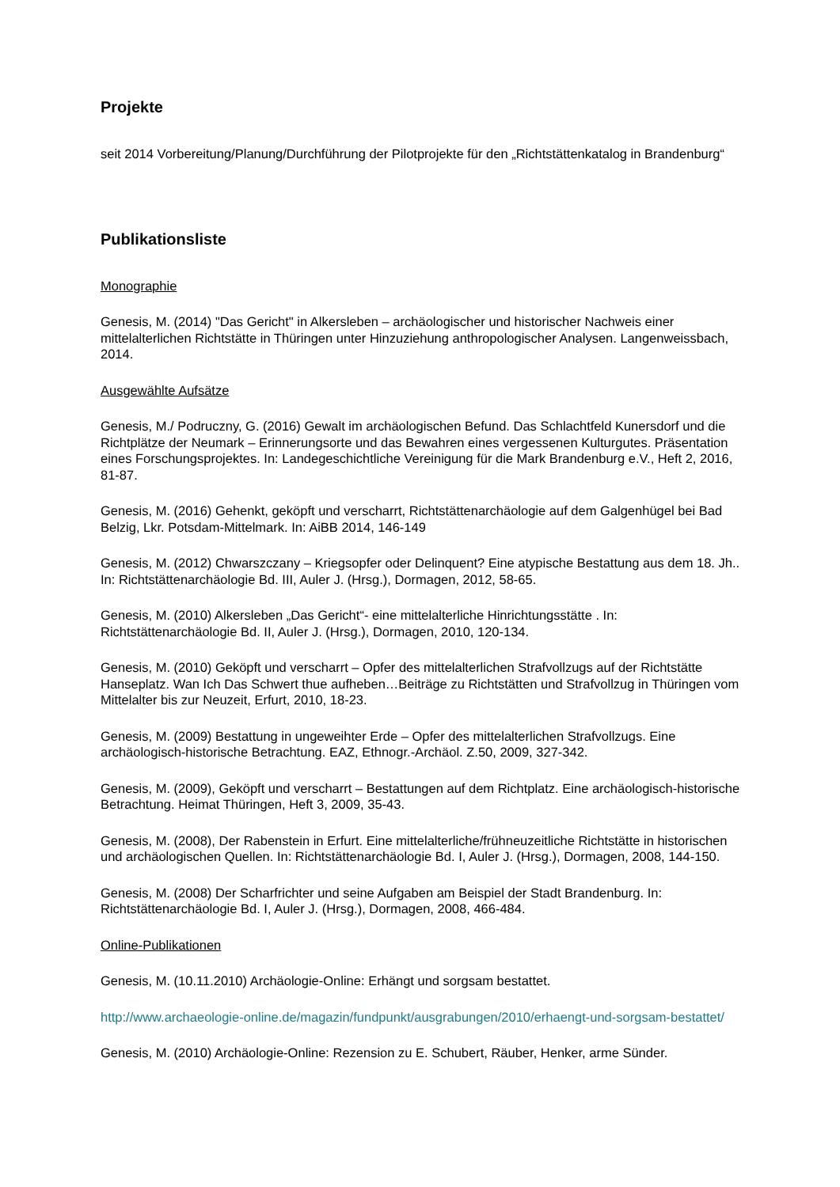Projekte
seit 2014 Vorbereitung/Planung/Durchführung der Pilotprojekte für den „Richtstättenkatalog in Brandenburg“
Publikationsliste
Monographie
Genesis, M. (2014) "Das Gericht" in Alkersleben – archäologischer und historischer Nachweis einer mittelalterlichen Richtstätte in Thüringen unter Hinzuziehung anthropologischer Analysen. Langenweissbach, 2014.
Ausgewählte Aufsätze
Genesis, M./ Podruczny, G. (2016) Gewalt im archäologischen Befund. Das Schlachtfeld Kunersdorf und die Richtplätze der Neumark – Erinnerungsorte und das Bewahren eines vergessenen Kulturgutes. Präsentation eines Forschungsprojektes. In: Landegeschichtliche Vereinigung für die Mark Brandenburg e.V., Heft 2, 2016, 81-87.
Genesis, M. (2016) Gehenkt, geköpft und verscharrt, Richtstättenarchäologie auf dem Galgenhügel bei Bad Belzig, Lkr. Potsdam-Mittelmark. In: AiBB 2014, 146-149
Genesis, M. (2012) Chwarszczany – Kriegsopfer oder Delinquent? Eine atypische Bestattung aus dem 18. Jh.. In: Richtstättenarchäologie Bd. III, Auler J. (Hrsg.), Dormagen, 2012, 58-65.
Genesis, M. (2010) Alkersleben „Das Gericht“- eine mittelalterliche Hinrichtungsstätte . In: Richtstättenarchäologie Bd. II, Auler J. (Hrsg.), Dormagen, 2010, 120-134.
Genesis, M. (2010) Geköpft und verscharrt – Opfer des mittelalterlichen Strafvollzugs auf der Richtstätte Hanseplatz. Wan Ich Das Schwert thue aufheben…Beiträge zu Richtstätten und Strafvollzug in Thüringen vom Mittelalter bis zur Neuzeit, Erfurt, 2010, 18-23.
Genesis, M. (2009) Bestattung in ungeweihter Erde – Opfer des mittelalterlichen Strafvollzugs. Eine archäologisch-historische Betrachtung. EAZ, Ethnogr.-Archäol. Z.50, 2009, 327-342.
Genesis, M. (2009), Geköpft und verscharrt – Bestattungen auf dem Richtplatz. Eine archäologisch-historische Betrachtung. Heimat Thüringen, Heft 3, 2009, 35-43.
Genesis, M. (2008), Der Rabenstein in Erfurt. Eine mittelalterliche/frühneuzeitliche Richtstätte in historischen und archäologischen Quellen. In: Richtstättenarchäologie Bd. I, Auler J. (Hrsg.), Dormagen, 2008, 144-150.
Genesis, M. (2008) Der Scharfrichter und seine Aufgaben am Beispiel der Stadt Brandenburg. In: Richtstättenarchäologie Bd. I, Auler J. (Hrsg.), Dormagen, 2008, 466-484.
Online-Publikationen
Genesis, M. (10.11.2010) Archäologie-Online: Erhängt und sorgsam bestattet.
http://www.archaeologie-online.de/magazin/fundpunkt/ausgrabungen/2010/erhaengt-und-sorgsam-bestattet/
Genesis, M. (2010) Archäologie-Online: Rezension zu E. Schubert, Räuber, Henker, arme Sünder.